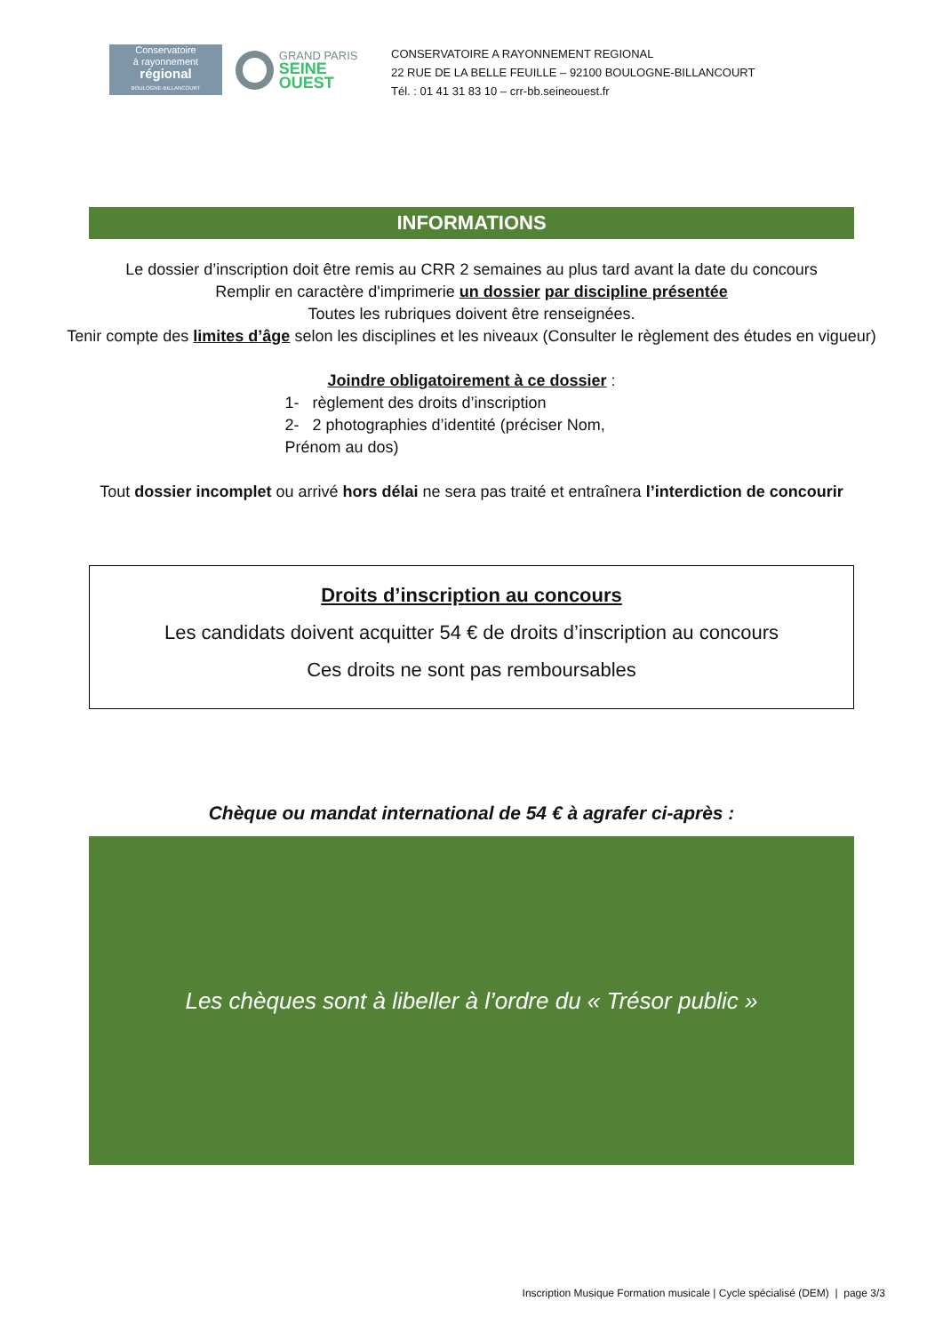Conservatoire
à rayonnement
régional
BOULOGNE-BILLANCOURT
GRAND PARIS
SEINE OUEST
CONSERVATOIRE A RAYONNEMENT REGIONAL
22 RUE DE LA BELLE FEUILLE – 92100 BOULOGNE-BILLANCOURT
Tél. : 01 41 31 83 10 – crr-bb.seineouest.fr
INFORMATIONS
Le dossier d’inscription doit être remis au CRR 2 semaines au plus tard avant la date du concours
Remplir en caractère d'imprimerie un dossier par discipline présentée
Toutes les rubriques doivent être renseignées.
Tenir compte des limites d’âge selon les disciplines et les niveaux (Consulter le règlement des études en vigueur)
Joindre obligatoirement à ce dossier :
1- règlement des droits d’inscription
2- 2 photographies d’identité (préciser Nom, Prénom au dos)
Tout dossier incomplet ou arrivé hors délai ne sera pas traité et entraînera l’interdiction de concourir
Droits d’inscription au concours
Les candidats doivent acquitter 54 € de droits d’inscription au concours
Ces droits ne sont pas remboursables
Chèque ou mandat international de 54 € à agrafer ci-après :
Les chèques sont à libeller à l’ordre du « Trésor public »
Inscription Musique Formation musicale | Cycle spécialisé (DEM) | page 3/3